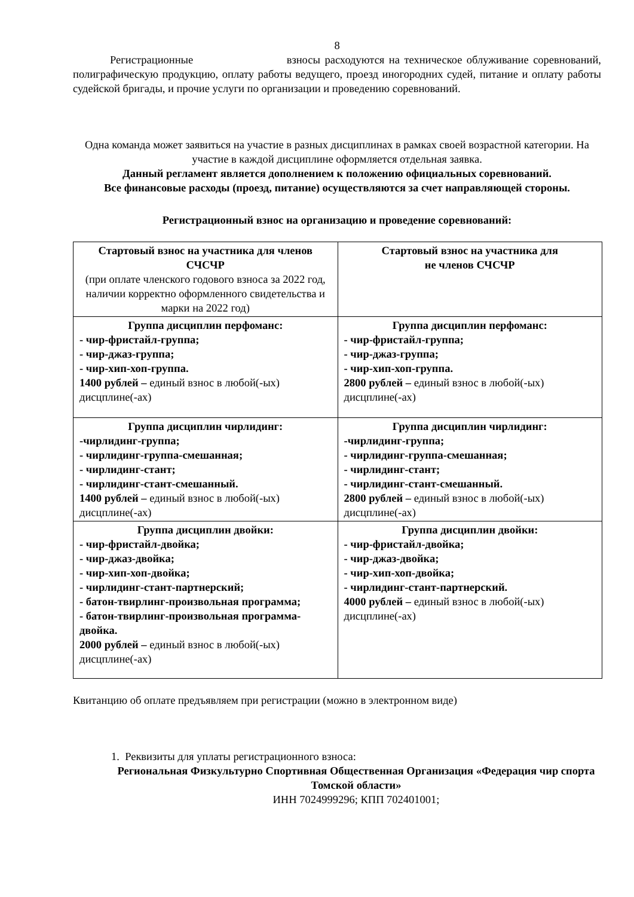8
Регистрационные взносы расходуются на техническое облуживание соревнований, полиграфическую продукцию, оплату работы ведущего, проезд иногородних судей, питание и оплату работы судейской бригады, и прочие услуги по организации и проведению соревнований.
Одна команда может заявиться на участие в разных дисциплинах в рамках своей возрастной категории. На участие в каждой дисциплине оформляется отдельная заявка.
Данный регламент является дополнением к положению официальных соревнований.
Все финансовые расходы (проезд, питание) осуществляются за счет направляющей стороны.
Регистрационный взнос на организацию и проведение соревнований:
| Стартовый взнос на участника для членов СЧСЧР (при оплате членского годового взноса за 2022 год, наличии корректно оформленного свидетельства и марки на 2022 год) | Стартовый взнос на участника для не членов СЧСЧР |
| Группа дисциплин перфоманс: - чир-фристайл-группа; - чир-джаз-группа; - чир-хип-хоп-группа. 1400 рублей – единый взнос в любой(-ых) дисцплине(-ах) | Группа дисциплин перфоманс: - чир-фристайл-группа; - чир-джаз-группа; - чир-хип-хоп-группа. 2800 рублей – единый взнос в любой(-ых) дисцплине(-ах) |
| Группа дисциплин чирлидинг: -чирлидинг-группа; - чирлидинг-группа-смешанная; - чирлидинг-стант; - чирлидинг-стант-смешанный. 1400 рублей – единый взнос в любой(-ых) дисцплине(-ах) | Группа дисциплин чирлидинг: -чирлидинг-группа; - чирлидинг-группа-смешанная; - чирлидинг-стант; - чирлидинг-стант-смешанный. 2800 рублей – единый взнос в любой(-ых) дисцплине(-ах) |
| Группа дисциплин двойки: - чир-фристайл-двойка; - чир-джаз-двойка; - чир-хип-хоп-двойка; - чирлидинг-стант-партнерский; - батон-твирлинг-произвольная программа; - батон-твирлинг-произвольная программа-двойка. 2000 рублей – единый взнос в любой(-ых) дисцплине(-ах) | Группа дисциплин двойки: - чир-фристайл-двойка; - чир-джаз-двойка; - чир-хип-хоп-двойка; - чирлидинг-стант-партнерский. 4000 рублей – единый взнос в любой(-ых) дисцплине(-ах) |
Квитанцию об оплате предъявляем при регистрации (можно в электронном виде)
1. Реквизиты для уплаты регистрационного взноса:
Региональная Физкультурно Спортивная Общественная Организация «Федерация чир спорта Томской области»
ИНН 7024999296; КПП 702401001;